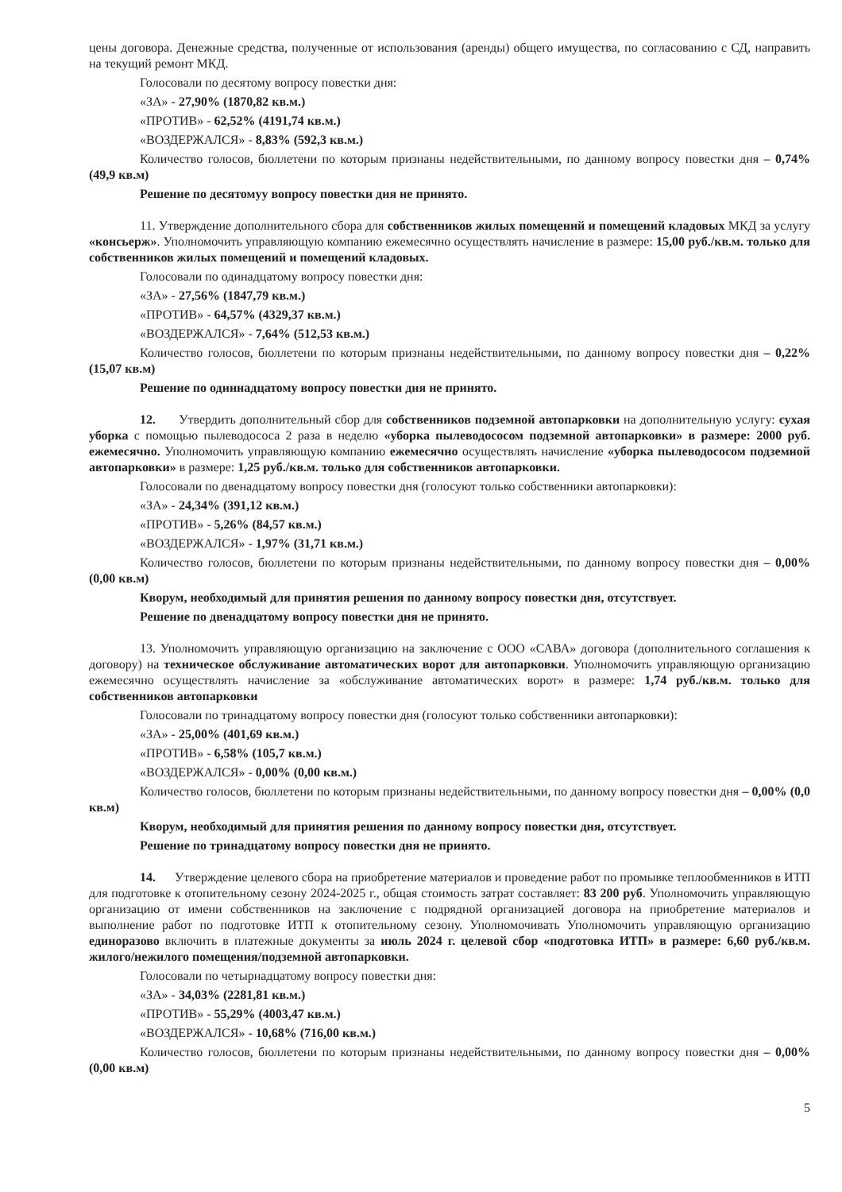цены договора. Денежные средства, полученные от использования (аренды) общего имущества, по согласованию с СД, направить на текущий ремонт МКД.
Голосовали по десятому вопросу повестки дня:
«ЗА» - 27,90% (1870,82 кв.м.)
«ПРОТИВ» - 62,52% (4191,74 кв.м.)
«ВОЗДЕРЖАЛСЯ» - 8,83% (592,3 кв.м.)
Количество голосов, бюллетени по которым признаны недействительными, по данному вопросу повестки дня – 0,74% (49,9 кв.м)
Решение по десятомуу вопросу повестки дня не принято.
11. Утверждение дополнительного сбора для собственников жилых помещений и помещений кладовых МКД за услугу «консьерж». Уполномочить управляющую компанию ежемесячно осуществлять начисление в размере: 15,00 руб./кв.м. только для собственников жилых помещений и помещений кладовых.
Голосовали по одинадцатому вопросу повестки дня:
«ЗА» - 27,56% (1847,79 кв.м.)
«ПРОТИВ» - 64,57% (4329,37 кв.м.)
«ВОЗДЕРЖАЛСЯ» - 7,64% (512,53 кв.м.)
Количество голосов, бюллетени по которым признаны недействительными, по данному вопросу повестки дня – 0,22% (15,07 кв.м)
Решение по одиннадцатому вопросу повестки дня не принято.
12. Утвердить дополнительный сбор для собственников подземной автопарковки на дополнительную услугу: сухая уборка с помощью пылеводососа 2 раза в неделю «уборка пылеводососом подземной автопарковки» в размере: 2000 руб. ежемесячно. Уполномочить управляющую компанию ежемесячно осуществлять начисление «уборка пылеводососом подземной автопарковки» в размере: 1,25 руб./кв.м. только для собственников автопарковки.
Голосовали по двенадцатому вопросу повестки дня (голосуют только собственники автопарковки):
«ЗА» - 24,34% (391,12 кв.м.)
«ПРОТИВ» - 5,26% (84,57 кв.м.)
«ВОЗДЕРЖАЛСЯ» - 1,97% (31,71 кв.м.)
Количество голосов, бюллетени по которым признаны недействительными, по данному вопросу повестки дня – 0,00% (0,00 кв.м)
Кворум, необходимый для принятия решения по данному вопросу повестки дня, отсутствует.
Решение по двенадцатому вопросу повестки дня не принято.
13. Уполномочить управляющую организацию на заключение с ООО «САВА» договора (дополнительного соглашения к договору) на техническое обслуживание автоматических ворот для автопарковки. Уполномочить управляющую организацию ежемесячно осуществлять начисление за «обслуживание автоматических ворот» в размере: 1,74 руб./кв.м. только для собственников автопарковки
Голосовали по тринадцатому вопросу повестки дня (голосуют только собственники автопарковки):
«ЗА» - 25,00% (401,69 кв.м.)
«ПРОТИВ» - 6,58% (105,7 кв.м.)
«ВОЗДЕРЖАЛСЯ» - 0,00% (0,00 кв.м.)
Количество голосов, бюллетени по которым признаны недействительными, по данному вопросу повестки дня – 0,00% (0,0 кв.м)
Кворум, необходимый для принятия решения по данному вопросу повестки дня, отсутствует.
Решение по тринадцатому вопросу повестки дня не принято.
14. Утверждение целевого сбора на приобретение материалов и проведение работ по промывке теплообменников в ИТП для подготовке к отопительному сезону 2024-2025 г., общая стоимость затрат составляет: 83 200 руб. Уполномочить управляющую организацию от имени собственников на заключение с подрядной организацией договора на приобретение материалов и выполнение работ по подготовке ИТП к отопительному сезону. Уполномочивать Уполномочить управляющую организацию единоразово включить в платежные документы за июль 2024 г. целевой сбор «подготовка ИТП» в размере: 6,60 руб./кв.м. жилого/нежилого помещения/подземной автопарковки.
Голосовали по четырнадцатому вопросу повестки дня:
«ЗА» - 34,03% (2281,81 кв.м.)
«ПРОТИВ» - 55,29% (4003,47 кв.м.)
«ВОЗДЕРЖАЛСЯ» - 10,68% (716,00 кв.м.)
Количество голосов, бюллетени по которым признаны недействительными, по данному вопросу повестки дня – 0,00% (0,00 кв.м)
5